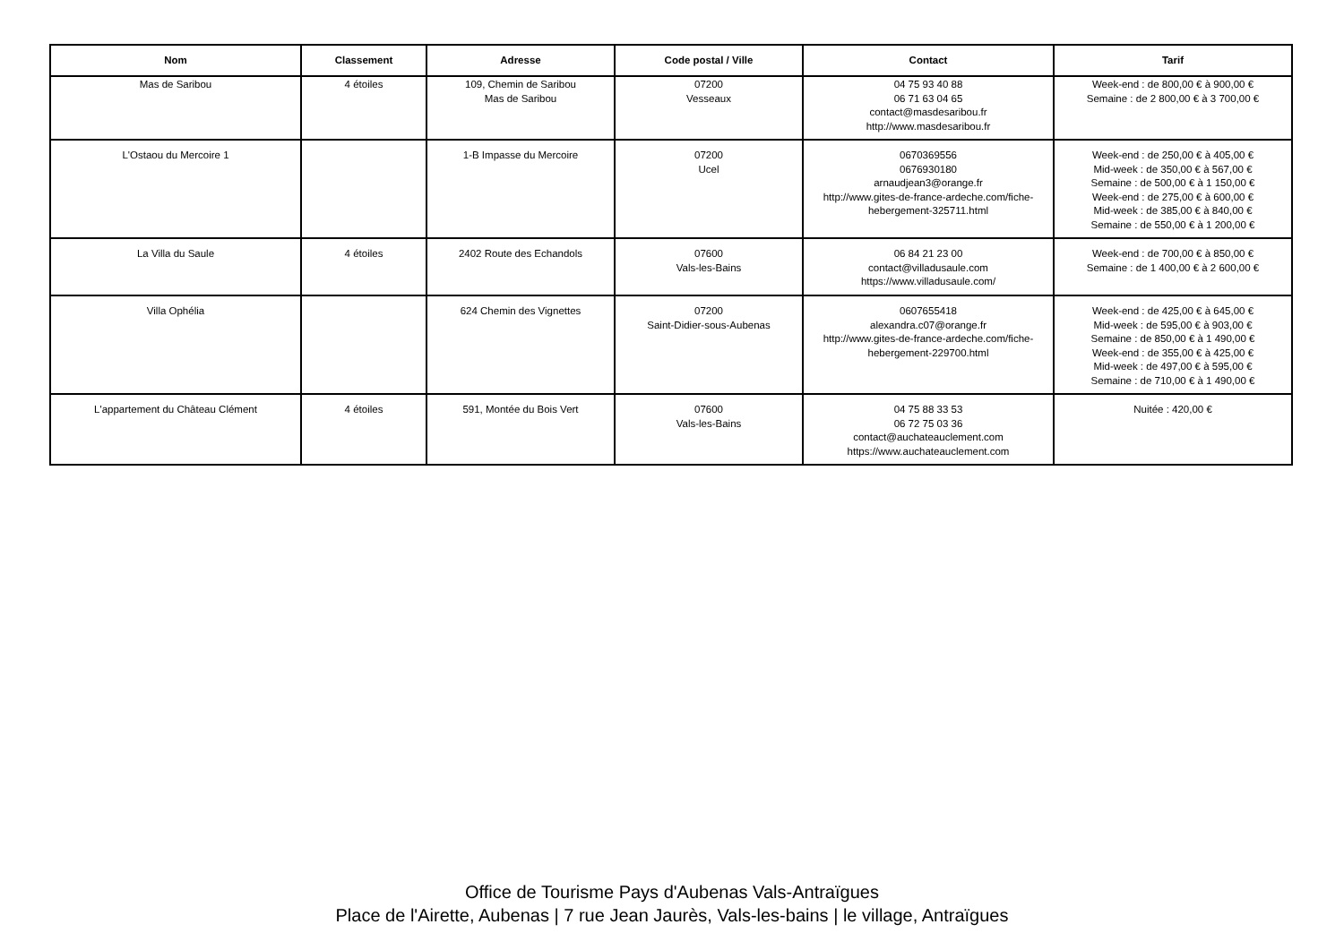| Nom | Classement | Adresse | Code postal / Ville | Contact | Tarif |
| --- | --- | --- | --- | --- | --- |
| Mas de Saribou | 4 étoiles | 109, Chemin de Saribou Mas de Saribou | 07200 Vesseaux | 04 75 93 40 88 06 71 63 04 65 contact@masdesaribou.fr http://www.masdesaribou.fr | Week-end : de 800,00 € à 900,00 € Semaine : de 2 800,00 € à 3 700,00 € |
| L'Ostaou du Mercoire 1 | | 1-B Impasse du Mercoire | 07200 Ucel | 0670369556 0676930180 arnaudjean3@orange.fr http://www.gites-de-france-ardeche.com/fiche-hebergement-325711.html | Week-end : de 250,00 € à 405,00 € Mid-week : de 350,00 € à 567,00 € Semaine : de 500,00 € à 1 150,00 € Week-end : de 275,00 € à 600,00 € Mid-week : de 385,00 € à 840,00 € Semaine : de 550,00 € à 1 200,00 € |
| La Villa du Saule | 4 étoiles | 2402 Route des Echandols | 07600 Vals-les-Bains | 06 84 21 23 00 contact@villadusaule.com https://www.villadusaule.com/ | Week-end : de 700,00 € à 850,00 € Semaine : de 1 400,00 € à 2 600,00 € |
| Villa Ophélia | | 624 Chemin des Vignettes | 07200 Saint-Didier-sous-Aubenas | 0607655418 alexandra.c07@orange.fr http://www.gites-de-france-ardeche.com/fiche-hebergement-229700.html | Week-end : de 425,00 € à 645,00 € Mid-week : de 595,00 € à 903,00 € Semaine : de 850,00 € à 1 490,00 € Week-end : de 355,00 € à 425,00 € Mid-week : de 497,00 € à 595,00 € Semaine : de 710,00 € à 1 490,00 € |
| L'appartement du Château Clément | 4 étoiles | 591, Montée du Bois Vert | 07600 Vals-les-Bains | 04 75 88 33 53 06 72 75 03 36 contact@auchateauclement.com https://www.auchateauclement.com | Nuitée : 420,00 € |
Office de Tourisme Pays d'Aubenas Vals-Antraïgues
Place de l'Airette, Aubenas | 7 rue Jean Jaurès, Vals-les-bains | le village, Antraïgues